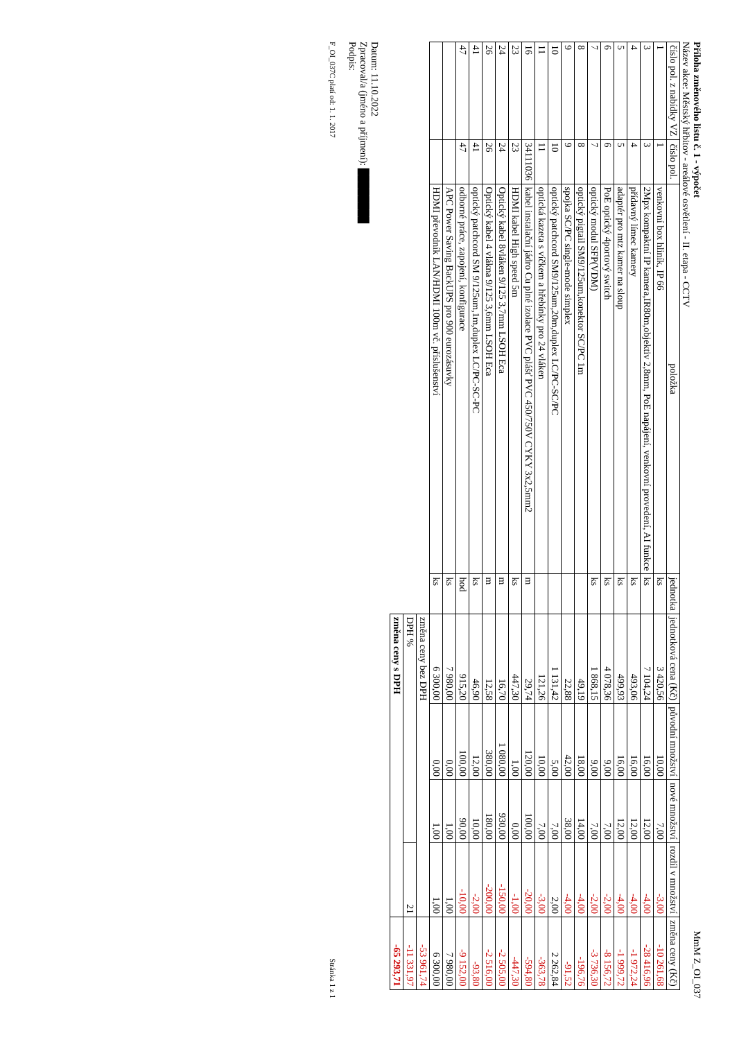Příloha změnového listu č. 1 - výpočet MmM Z_OI_037
Název akce: Městský hřbitov - areálové osvětlení - II. etapa - CCTV
| číslo pol. z nabídky VZ | číslo pol. | položka | jednotka | jednotková cena (Kč) | původní množství | nové množství | rozdíl v množství | změna ceny (Kč) |
| --- | --- | --- | --- | --- | --- | --- | --- | --- |
| 1 | 1 | venkovní box hliník, IP 66 | ks | 3 420,56 | 10,00 | 7,00 | -3,00 | -10 261,68 |
| 3 | 3 | 2Mpx kompaktní IP kamera,IR80m,objektiv 2,8mm, PoE napájení, venkovní provedení, AI funkce | ks | 7 104,24 | 16,00 | 12,00 | -4,00 | -28 416,96 |
| 4 | 4 | přídavný límec kamery | ks | 493,06 | 16,00 | 12,00 | -4,00 | -1 972,24 |
| 5 | 5 | adaptér pro mtz kamer na sloup | ks | 499,93 | 16,00 | 12,00 | -4,00 | -1 999,72 |
| 6 | 6 | PoE optický 4portový switch | ks | 4 078,36 | 9,00 | 7,00 | -2,00 | -8 156,72 |
| 7 | 7 | optický modul SFP(VDM) | ks | 1 868,15 | 9,00 | 7,00 | -2,00 | -3 736,30 |
| 8 | 8 | optický pigtail SM9/125um,konektor SC/PC 1m | | 49,19 | 18,00 | 14,00 | -4,00 | -196,76 |
| 9 | 9 | spojka SC/PC single-mode simplex | | 22,88 | 42,00 | 38,00 | -4,00 | -91,52 |
| 10 | 10 | optický patchcord SM9/125um,20m,duplex LC/PC-SC/PC | | 1 131,42 | 5,00 | 7,00 | 2,00 | 2 262,84 |
| 11 | 11 | optická kazeta s víčkem a hřebínky pro 24 vláken | | 121,26 | 10,00 | 7,00 | -3,00 | -363,78 |
| 16 | 34111036 | kabel instalační jádro Cu plné izolace PVC plášť PVC 450/750V CYKY 3x2,5mm2 | m | 29,74 | 120,00 | 100,00 | -20,00 | -594,80 |
| 23 | 23 | HDMI kabel High speed 5m | ks | 447,30 | 1,00 | 0,00 | -1,00 | -447,30 |
| 24 | 24 | Optický kabel 8vláken 9/125 3,7mm LSOH Eca | m | 16,70 | 1 080,00 | 930,00 | -150,00 | -2 505,00 |
| 26 | 26 | Optický kabel 4 vlákna 9/125 3,6mm LSOH Eca | m | 12,58 | 380,00 | 180,00 | -200,00 | -2 516,00 |
| 41 | 41 | optický patchcord SM 9/125um,1m,duplex LC/PC-SC-PC | ks | 46,90 | 12,00 | 10,00 | -2,00 | -93,80 |
| 47 | 47 | odborné práce, zapojení, konfigurace | hod | 915,20 | 100,00 | 90,00 | -10,00 | -9 152,00 |
| | | APC Power Saving BackUPS pro 900 eurozásuvky | ks | 7 980,00 | 0,00 | 1,00 | 1,00 | 7 980,00 |
| | | HDMI převodník LAN/HDMI 100m vč. příslušenství | ks | 6 300,00 | 0,00 | 1,00 | 1,00 | 6 300,00 |
| | | | | změna ceny bez DPH | | | | -53 961,74 |
| | | | | DPH % | | | 21 | -11 331,97 |
| | | | | změna ceny s DPH | | | | -65 293,71 |
Datum: 11.10.2022
Zpracoval/a (jméno a příjmení): ████████
Podpis:
F_OI_037C platí od: 1. 1. 2017 Stránka 1 z 1